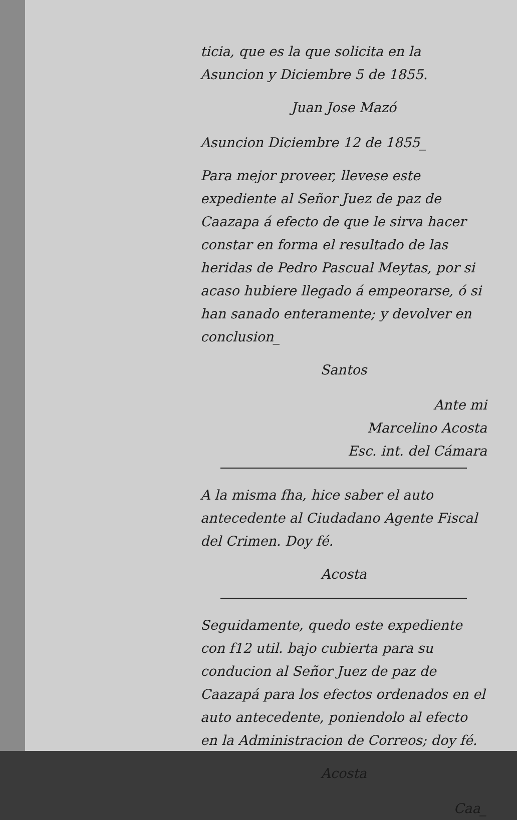ticia, que es la que solicita en la Asuncion y Diciembre 5 de 1855.
Juan Jose Mazó
Asuncion Diciembre 12 de 1855_
Para mejor proveer, llevese este expediente al Señor Juez de paz de Caazapa á efecto de que le sirva hacer constar en forma el resultado de las heridas de Pedro Pascual Meytas, por si acaso hubiere llegado á empeorarse, ó si han sanado enteramente; y devolver en conclusion_
Santos
Ante mi
Marcelino Acosta
Esc. int. del Cámara
A la misma fha, hice saber el auto antecedente al Ciudadano Agente Fiscal del Crimen. Doy fé.
Acosta
Seguidamente, quedo este expediente con f12 util. bajo cubierta para su conducion al Señor Juez de paz de Caazapá para los efectos ordenados en el auto antecedente, poniendolo al efecto en la Administracion de Correos; doy fé.
Acosta
Caa_